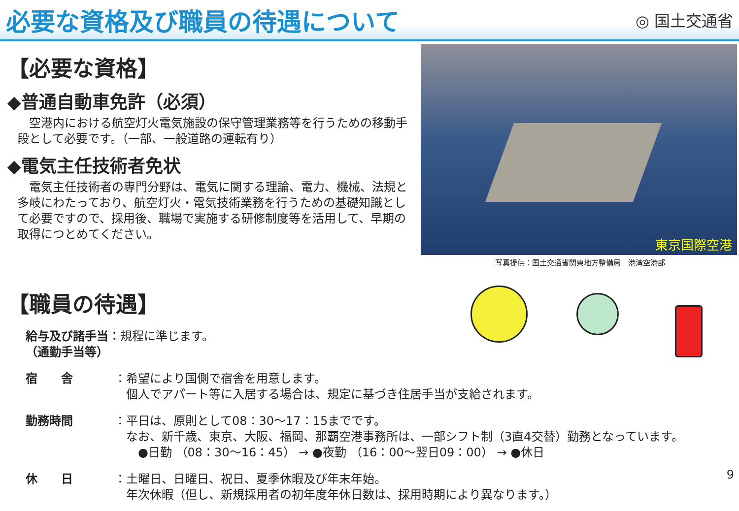必要な資格及び職員の待遇について
◎ 国土交通省
【必要な資格】
◆普通自動車免許（必須）
　空港内における航空灯火電気施設の保守管理業務等を行うための移動手段として必要です。（一部、一般道路の運転有り）
◆電気主任技術者免状
　電気主任技術者の専門分野は、電気に関する理論、電力、機械、法規と多岐にわたっており、航空灯火・電気技術業務を行うための基礎知識として必要ですので、採用後、職場で実施する研修制度等を活用して、早期の取得につとめてください。
東京国際空港
写真提供：国土交通省関東地方整備局　港湾空港部
【職員の待遇】
給与及び諸手当：規程に準じます。
（通勤手当等）
宿　　舎 ：希望により国側で宿舎を用意します。
　個人でアパート等に入居する場合は、規定に基づき住居手当が支給されます。
勤務時間 ：平日は、原則として08：30～17：15までです。
　なお、新千歳、東京、大阪、福岡、那覇空港事務所は、一部シフト制（3直4交替）勤務となっています。
　　●日勤 （08：30～16：45） → ●夜勤 （16：00～翌日09：00） → ●休日
休　　日 ：土曜日、日曜日、祝日、夏季休暇及び年末年始。
　年次休暇（但し、新規採用者の初年度年休日数は、採用時期により異なります。）
9